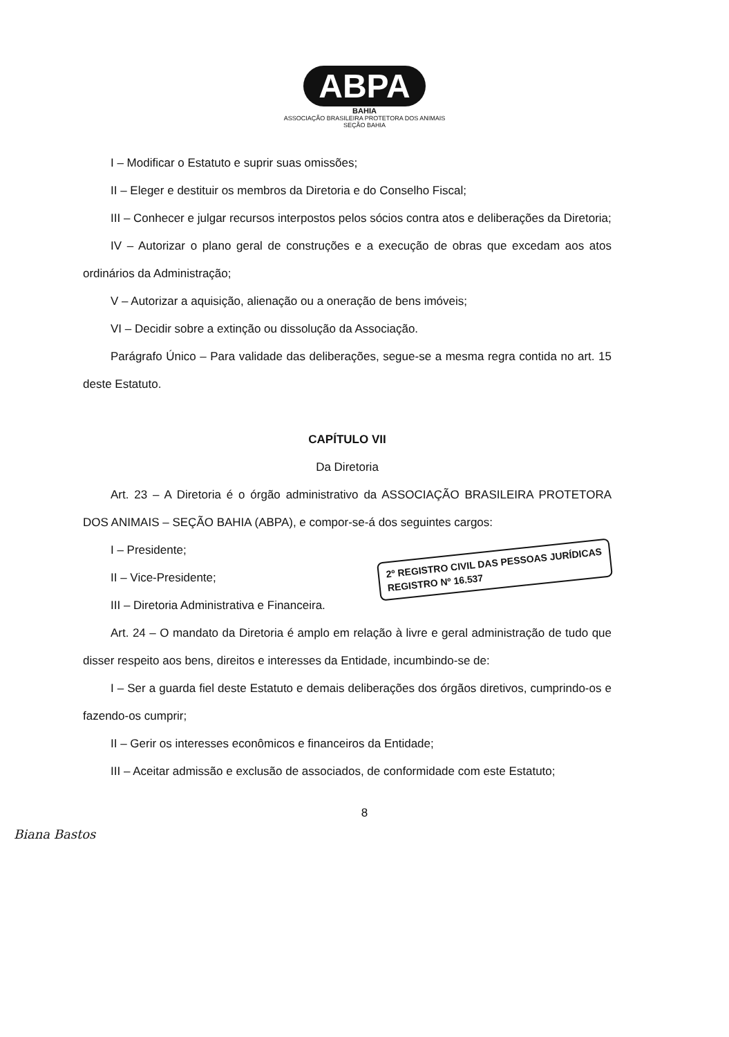ABPA
BAHIA
ASSOCIAÇÃO BRASILEIRA PROTETORA DOS ANIMAIS
SEÇÃO BAHIA
I – Modificar o Estatuto e suprir suas omissões;
II – Eleger e destituir os membros da Diretoria e do Conselho Fiscal;
III – Conhecer e julgar recursos interpostos pelos sócios contra atos e deliberações da Diretoria;
IV – Autorizar o plano geral de construções e a execução de obras que excedam aos atos ordinários da Administração;
V – Autorizar a aquisição, alienação ou a oneração de bens imóveis;
VI – Decidir sobre a extinção ou dissolução da Associação.
Parágrafo Único – Para validade das deliberações, segue-se a mesma regra contida no art. 15 deste Estatuto.
CAPÍTULO VII
Da Diretoria
Art. 23 – A Diretoria é o órgão administrativo da ASSOCIAÇÃO BRASILEIRA PROTETORA DOS ANIMAIS – SEÇÃO BAHIA (ABPA), e compor-se-á dos seguintes cargos:
2º REGISTRO CIVIL DAS PESSOAS JURÍDICAS
REGISTRO Nº 16.537
I – Presidente;
II – Vice-Presidente;
III – Diretoria Administrativa e Financeira.
Art. 24 – O mandato da Diretoria é amplo em relação à livre e geral administração de tudo que disser respeito aos bens, direitos e interesses da Entidade, incumbindo-se de:
I – Ser a guarda fiel deste Estatuto e demais deliberações dos órgãos diretivos, cumprindo-os e fazendo-os cumprir;
II – Gerir os interesses econômicos e financeiros da Entidade;
III – Aceitar admissão e exclusão de associados, de conformidade com este Estatuto;
8
Biana Bastos